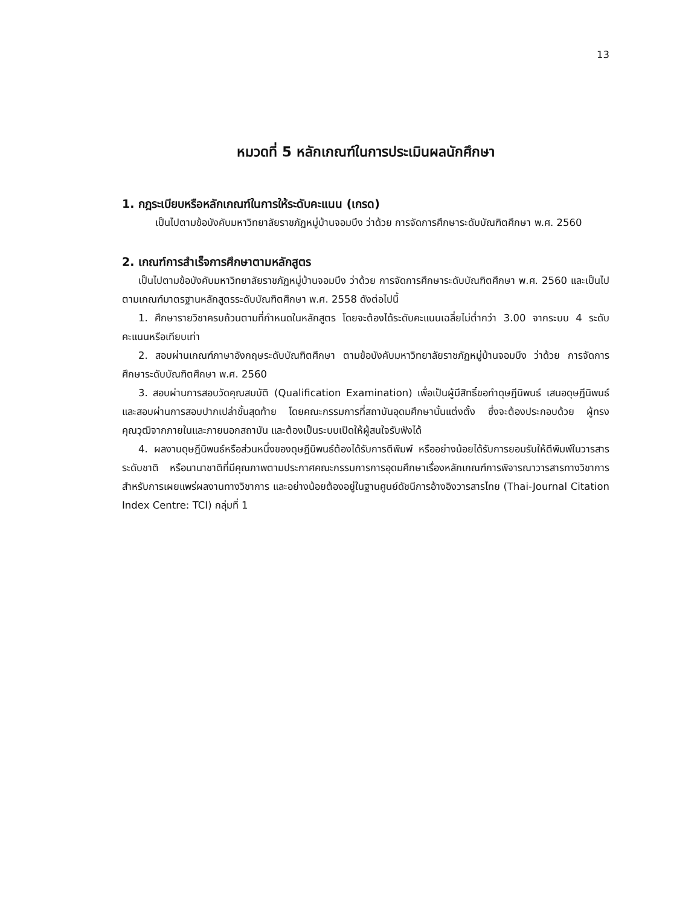13
หมวดที่ 5 หลักเกณฑ์ในการประเมินผลนักศึกษา
1. กฎระเบียบหรือหลักเกณฑ์ในการให้ระดับคะแนน (เกรด)
เป็นไปตามข้อบังคับมหาวิทยาลัยราชภัฏหมู่บ้านจอมบึง ว่าด้วย การจัดการศึกษาระดับบัณฑิตศึกษา พ.ศ. 2560
2. เกณฑ์การสำเร็จการศึกษาตามหลักสูตร
เป็นไปตามข้อบังคับมหาวิทยาลัยราชภัฏหมู่บ้านจอมบึง ว่าด้วย การจัดการศึกษาระดับบัณฑิตศึกษา พ.ศ. 2560 และเป็นไปตามเกณฑ์มาตรฐานหลักสูตรระดับบัณฑิตศึกษา พ.ศ. 2558 ดังต่อไปนี้
1. ศึกษารายวิชาครบถ้วนตามที่กำหนดในหลักสูตร โดยจะต้องได้ระดับคะแนนเฉลี่ยไม่ต่ำกว่า 3.00 จากระบบ 4 ระดับคะแนนหรือเทียบเท่า
2. สอบผ่านเกณฑ์ภาษาอังกฤษระดับบัณฑิตศึกษา ตามข้อบังคับมหาวิทยาลัยราชภัฏหมู่บ้านจอมบึง ว่าด้วย การจัดการศึกษาระดับบัณฑิตศึกษา พ.ศ. 2560
3. สอบผ่านการสอบวัดคุณสมบัติ (Qualification Examination) เพื่อเป็นผู้มีสิทธิ์ขอทำดุษฎีนิพนธ์ เสนอดุษฎีนิพนธ์ และสอบผ่านการสอบปากเปล่าขั้นสุดท้าย โดยคณะกรรมการที่สถาบันอุดมศึกษานั้นแต่งตั้ง ซึ่งจะต้องประกอบด้วย ผู้ทรงคุณวุฒิจากภายในและภายนอกสถาบัน และต้องเป็นระบบเปิดให้ผู้สนใจรับฟังได้
4. ผลงานดุษฎีนิพนธ์หรือส่วนหนึ่งของดุษฎีนิพนธ์ต้องได้รับการตีพิมพ์ หรืออย่างน้อยได้รับการยอมรับให้ตีพิมพ์ในวารสารระดับชาติ หรือนานาชาติที่มีคุณภาพตามประกาศคณะกรรมการการอุดมศึกษาเรื่องหลักเกณฑ์การพิจารณาวารสารทางวิชาการสำหรับการเผยแพร่ผลงานทางวิชาการ และอย่างน้อยต้องอยู่ในฐานศูนย์ดัชนีการอ้างอิงวารสารไทย (Thai-Journal Citation Index Centre: TCI) กลุ่มที่ 1